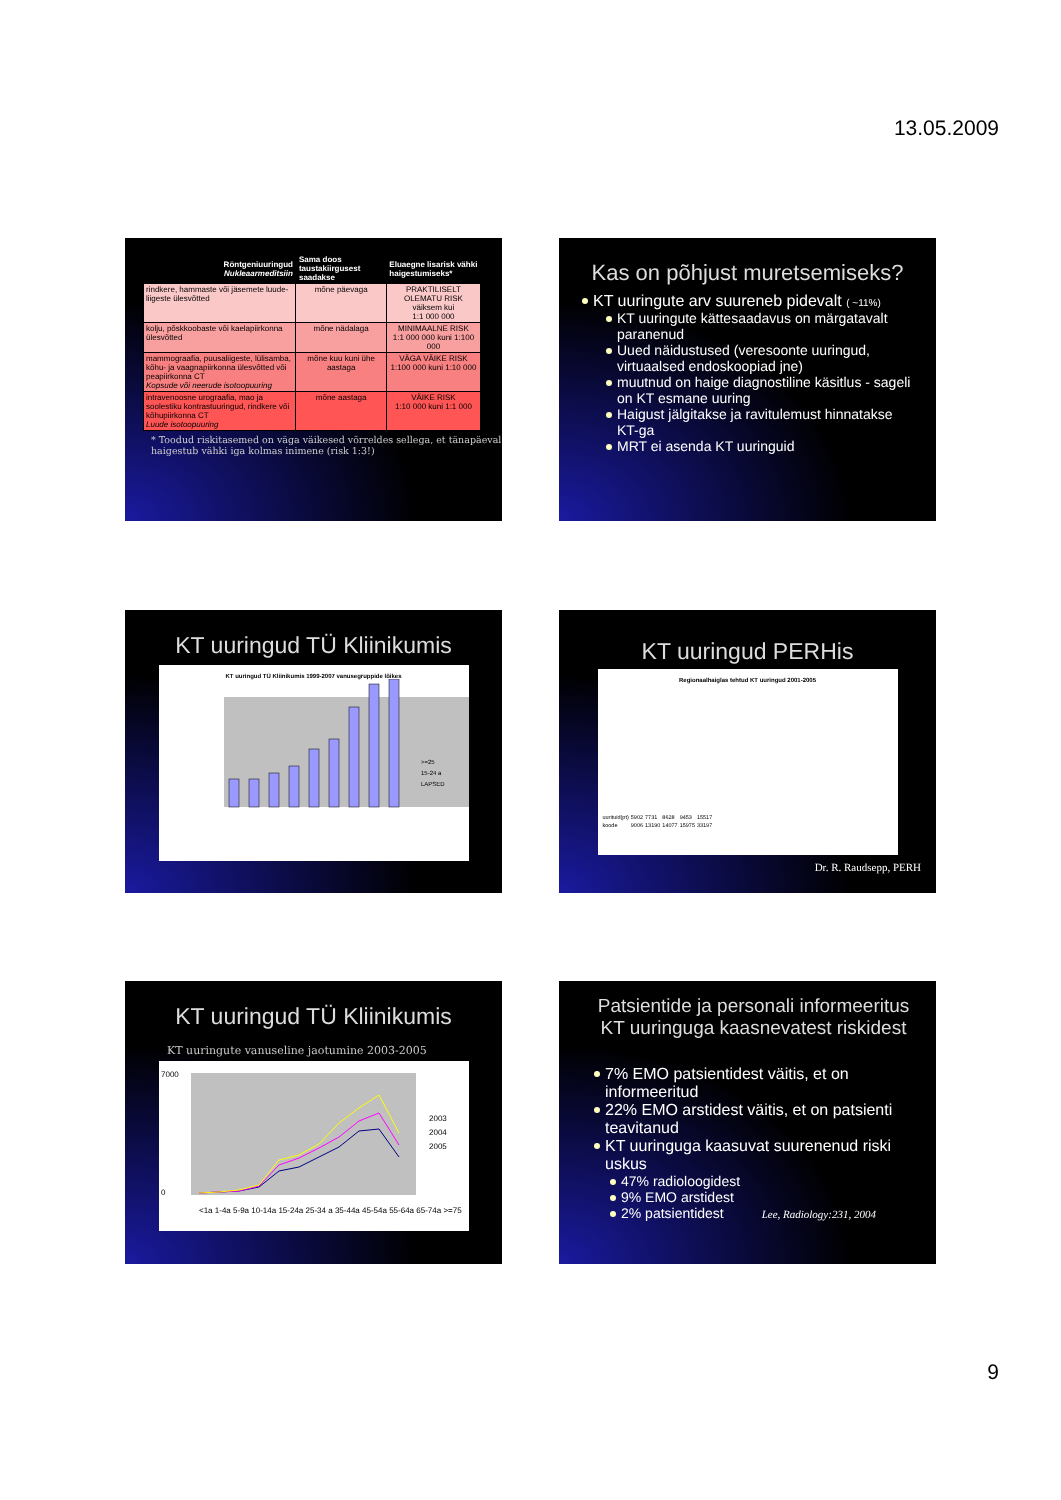13.05.2009
| Röntgeniuuringud Nukleaarmeditsiin | Sama doos taustakiirgusest saadakse | Eluaegne lisarisk vähki haigestumiseks* |
| --- | --- | --- |
| rindkere, hammaste või jäsemete luude-liigeste ülesvõtted | mõne päevaga | PRAKTILISELT OLEMATU RISK väiksem kui 1:1 000 000 |
| kolju, põskkoobaste või kaelapiirkonna ülesvõtted | mõne nädalaga | MINIMAALNE RISK 1:1 000 000 kuni 1:100 000 |
| mammograafia, puusaliigeste, lülisamba, kõhu- ja vaagnapiirkonna ülesvõtted või peapiirkonna CT Kopsude või neerude isotoopuuring | mõne kuu kuni ühe aastaga | VÄGA VÄIKE RISK 1:100 000 kuni 1:10 000 |
| intravenoosne urograafia, mao ja soolestiku kontrastuuringud, rindkere või kõhupiirkonna CT Luude isotoopuuring | mõne aastaga | VÄIKE RISK 1:10 000 kuni 1:1 000 |
* Toodud riskitasemed on väga väikesed võrreldes sellega, et tänapäeval haigestub vähki iga kolmas inimene (risk 1:3!)
Kas on põhjust muretsemiseks?
KT uuringute arv suureneb pidevalt ( ~11%)
KT uuringute kättesaadavus on märgatavalt paranenud
Uued näidustused (veresoonte uuringud, virtuaalsed endoskoopiad jne)
muutnud on haige diagnostiline käsitlus - sageli on KT esmane uuring
Haigust jälgitakse ja ravitulemust hinnatakse KT-ga
MRT ei asenda KT uuringuid
KT uuringud TÜ Kliinikumis
KT uuringud TÜ Kliinikumis 1999-2007 vanusegruppide lõikes
>=25
15-24 a
LAPSED
KT uuringud PERHis
Regionaalhaiglas tehtud KT uuringud 2001-2005
| uurituid(pt) | 5902 | 7731 | 8628 | 9453 | 15517 |
| koode | 9006 | 13190 | 14077 | 15975 | 33197 |
Dr. R. Raudsepp, PERH
KT uuringud TÜ Kliinikumis
KT uuringute vanuseline jaotumine 2003-2005
7000
0
2003
2004
2005
<1a 1-4a 5-9a 10-14a 15-24a 25-34 a 35-44a 45-54a 55-64a 65-74a >=75
Patsientide ja personali informeeritus KT uuringuga kaasnevatest riskidest
7% EMO patsientidest väitis, et on informeeritud
22% EMO arstidest väitis, et on patsienti teavitanud
KT uuringuga kaasuvat suurenenud riski uskus
47% radioloogidest
9% EMO arstidest
2% patsientidest Lee, Radiology:231, 2004
9